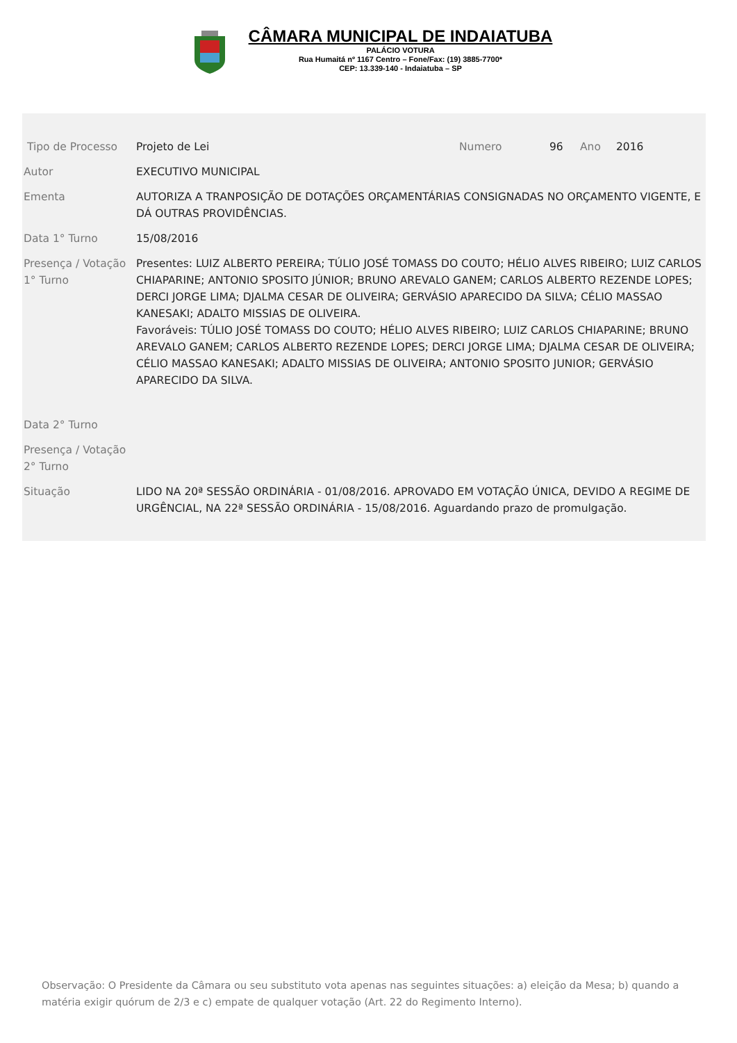CÂMARA MUNICIPAL DE INDAIATUBA
PALÁCIO VOTURA
Rua Humaitá nº 1167 Centro – Fone/Fax: (19) 3885-7700*
CEP: 13.339-140 - Indaiatuba – SP
| Tipo de Processo | Projeto de Lei | Numero | 96 | Ano | 2016 |
| Autor | EXECUTIVO MUNICIPAL | | | | |
| Ementa | AUTORIZA A TRANPOSIÇÃO DE DOTAÇÕES ORÇAMENTÁRIAS CONSIGNADAS NO ORÇAMENTO VIGENTE, E DÁ OUTRAS PROVIDÊNCIAS. | | | | |
| Data 1° Turno | 15/08/2016 | | | | |
| Presença / Votação 1° Turno | Presentes: LUIZ ALBERTO PEREIRA; TÚLIO JOSÉ TOMASS DO COUTO; HÉLIO ALVES RIBEIRO; LUIZ CARLOS CHIAPARINE; ANTONIO SPOSITO JÚNIOR; BRUNO AREVALO GANEM; CARLOS ALBERTO REZENDE LOPES; DERCI JORGE LIMA; DJALMA CESAR DE OLIVEIRA; GERVÁSIO APARECIDO DA SILVA; CÉLIO MASSAO KANESAKI; ADALTO MISSIAS DE OLIVEIRA. Favoráveis: TÚLIO JOSÉ TOMASS DO COUTO; HÉLIO ALVES RIBEIRO; LUIZ CARLOS CHIAPARINE; BRUNO AREVALO GANEM; CARLOS ALBERTO REZENDE LOPES; DERCI JORGE LIMA; DJALMA CESAR DE OLIVEIRA; CÉLIO MASSAO KANESAKI; ADALTO MISSIAS DE OLIVEIRA; ANTONIO SPOSITO JUNIOR; GERVÁSIO APARECIDO DA SILVA. | | | | |
| Data 2° Turno | | | | | |
| Presença / Votação 2° Turno | | | | | |
| Situação | LIDO NA 20ª SESSÃO ORDINÁRIA - 01/08/2016. APROVADO EM VOTAÇÃO ÚNICA, DEVIDO A REGIME DE URGÊNCIAL, NA 22ª SESSÃO ORDINÁRIA - 15/08/2016. Aguardando prazo de promulgação. | | | | |
Observação: O Presidente da Câmara ou seu substituto vota apenas nas seguintes situações: a) eleição da Mesa; b) quando a matéria exigir quórum de 2/3 e c) empate de qualquer votação (Art. 22 do Regimento Interno).